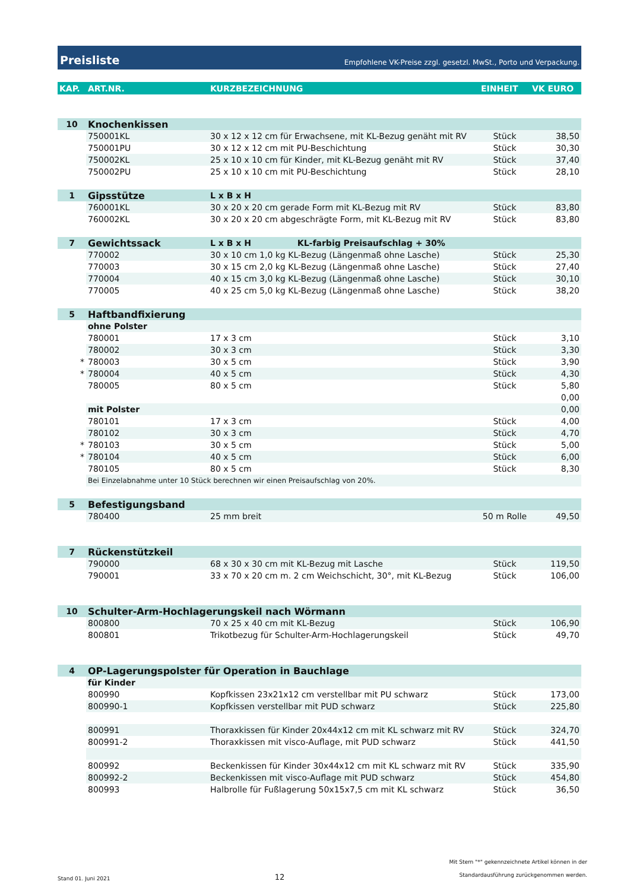Preisliste Empfohlene VK-Preise zzgl. gesetzl. MwSt., Porto und Verpackung.
| KAP. | ART.NR. | KURZBEZEICHNUNG | EINHEIT | VK EURO |
| --- | --- | --- | --- | --- |
| 10 | Knochenkissen | | | |
| | 750001KL | 30 x 12 x 12 cm für Erwachsene, mit KL-Bezug genäht mit RV | Stück | 38,50 |
| | 750001PU | 30 x 12 x 12 cm mit PU-Beschichtung | Stück | 30,30 |
| | 750002KL | 25 x 10 x 10 cm für Kinder, mit KL-Bezug genäht mit RV | Stück | 37,40 |
| | 750002PU | 25 x 10 x 10 cm mit PU-Beschichtung | Stück | 28,10 |
| 1 | Gipsstütze | L x B x H | | |
| | 760001KL | 30 x 20 x 20 cm gerade Form mit KL-Bezug mit RV | Stück | 83,80 |
| | 760002KL | 30 x 20 x 20 cm abgeschrägte Form, mit KL-Bezug mit RV | Stück | 83,80 |
| 7 | Gewichtssack | L x B x H KL-farbig Preisaufschlag + 30% | | |
| | 770002 | 30 x 10 cm 1,0 kg KL-Bezug (Längenmaß ohne Lasche) | Stück | 25,30 |
| | 770003 | 30 x 15 cm 2,0 kg KL-Bezug (Längenmaß ohne Lasche) | Stück | 27,40 |
| | 770004 | 40 x 15 cm 3,0 kg KL-Bezug (Längenmaß ohne Lasche) | Stück | 30,10 |
| | 770005 | 40 x 25 cm 5,0 kg KL-Bezug (Längenmaß ohne Lasche) | Stück | 38,20 |
| 5 | Haftbandfixierung | | | |
| | ohne Polster | | | |
| | 780001 | 17 x 3 cm | Stück | 3,10 |
| | 780002 | 30 x 3 cm | Stück | 3,30 |
| * | 780003 | 30 x 5 cm | Stück | 3,90 |
| * | 780004 | 40 x 5 cm | Stück | 4,30 |
| | 780005 | 80 x 5 cm | Stück | 5,80 |
| | | | | 0,00 |
| | mit Polster | | | 0,00 |
| | 780101 | 17 x 3 cm | Stück | 4,00 |
| | 780102 | 30 x 3 cm | Stück | 4,70 |
| * | 780103 | 30 x 5 cm | Stück | 5,00 |
| * | 780104 | 40 x 5 cm | Stück | 6,00 |
| | 780105 | 80 x 5 cm | Stück | 8,30 |
| | Bei Einzelabnahme unter 10 Stück berechnen wir einen Preisaufschlag von 20%. | | | |
| 5 | Befestigungsband | | | |
| | 780400 | 25 mm breit | 50 m Rolle | 49,50 |
| 7 | Rückenstützkeil | | | |
| | 790000 | 68 x 30 x 30 cm mit KL-Bezug mit Lasche | Stück | 119,50 |
| | 790001 | 33 x 70 x 20 cm m. 2 cm Weichschicht, 30°, mit KL-Bezug | Stück | 106,00 |
| 10 | Schulter-Arm-Hochlagerungskeil nach Wörmann | | | |
| | 800800 | 70 x 25 x 40 cm mit KL-Bezug | Stück | 106,90 |
| | 800801 | Trikotbezug für Schulter-Arm-Hochlagerungskeil | Stück | 49,70 |
| 4 | OP-Lagerungspolster für Operation in Bauchlage | | | |
| | für Kinder | | | |
| | 800990 | Kopfkissen 23x21x12 cm verstellbar mit PU schwarz | Stück | 173,00 |
| | 800990-1 | Kopfkissen verstellbar mit PUD schwarz | Stück | 225,80 |
| | 800991 | Thoraxkissen für Kinder 20x44x12 cm mit KL schwarz mit RV | Stück | 324,70 |
| | 800991-2 | Thoraxkissen mit visco-Auflage, mit PUD schwarz | Stück | 441,50 |
| | 800992 | Beckenkissen für Kinder 30x44x12 cm mit KL schwarz mit RV | Stück | 335,90 |
| | 800992-2 | Beckenkissen mit visco-Auflage mit PUD schwarz | Stück | 454,80 |
| | 800993 | Halbrolle für Fußlagerung 50x15x7,5 cm mit KL schwarz | Stück | 36,50 |
Stand 01. Juni 2021 12 Mit Stern "*" gekennzeichnete Artikel können in der
Standardausführung zurückgenommen werden.